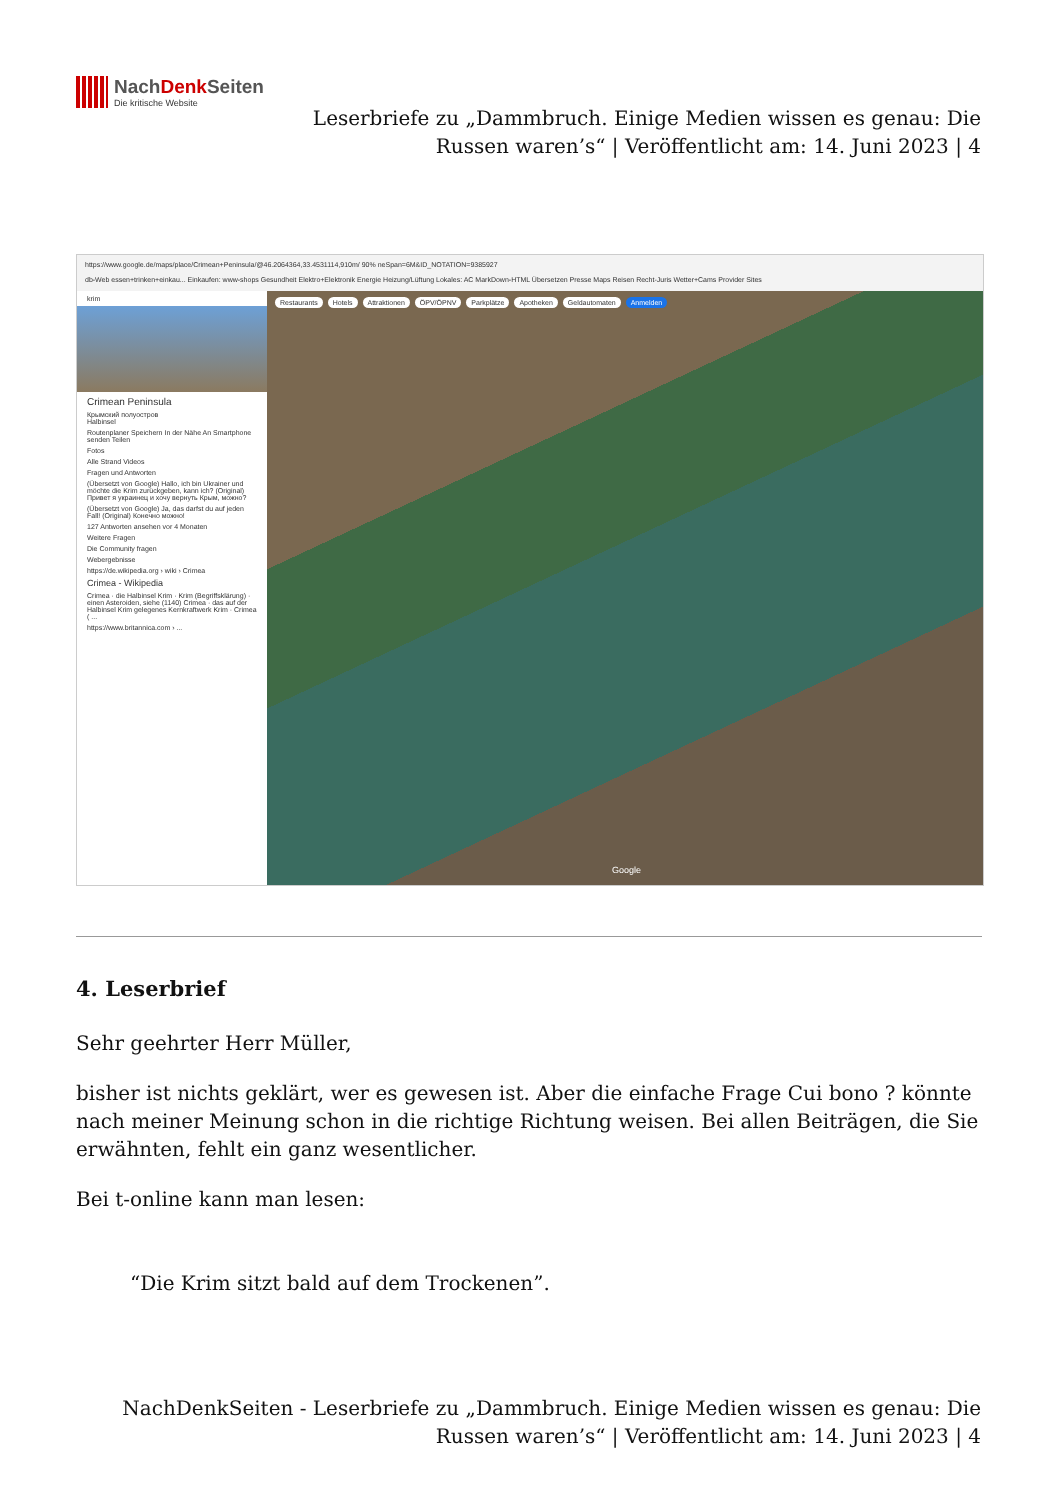NachDenk Seiten Die kritische Website
Leserbriefe zu „Dammbruch. Einige Medien wissen es genau: Die Russen waren’s“ | Veröffentlicht am: 14. Juni 2023 | 4
https://www.google.de/maps/place/Crimean+Peninsula/@46.2064364,33.4531114,910m/ 90% neSpan=6M&ID_NOTATION=9385927
db-Web essen+trinken+einkau... Einkaufen: www-shops Gesundheit Elektro+Elektronik Energie Heizung/Lüftung Lokales: AC MarkDown-HTML Übersetzen Presse Maps Reisen Recht-Juris Wetter+Cams Provider Sites
krim
Crimean Peninsula
Крымский полуостров
Halbinsel
Routenplaner Speichern In der Nähe An Smartphone senden Teilen
Fotos
Alle Strand Videos
Fragen und Antworten
(Übersetzt von Google) Hallo, ich bin Ukrainer und möchte die Krim zurückgeben, kann ich? (Original) Привет я украинец и хочу вернуть Крым, можно?
(Übersetzt von Google) Ja, das darfst du auf jeden Fall! (Original) Конечно можно!
127 Antworten ansehen vor 4 Monaten
Weitere Fragen
Die Community fragen
Webergebnisse
https://de.wikipedia.org › wiki › Crimea
Crimea - Wikipedia
Crimea · die Halbinsel Krim · Krim (Begriffsklärung) · einen Asteroiden, siehe (1140) Crimea · das auf der Halbinsel Krim gelegenes Kernkraftwerk Krim · Crimea ( ...
https://www.britannica.com › ...
Restaurants Hotels Attraktionen ÖPV/ÖPNV Parkplätze Apotheken Geldautomaten Anmelden
Google
4. Leserbrief
Sehr geehrter Herr Müller,
bisher ist nichts geklärt, wer es gewesen ist. Aber die einfache Frage Cui bono ? könnte nach meiner Meinung schon in die richtige Richtung weisen. Bei allen Beiträgen, die Sie erwähnten, fehlt ein ganz wesentlicher.
Bei t-online kann man lesen:
“Die Krim sitzt bald auf dem Trockenen”.
NachDenkSeiten - Leserbriefe zu „Dammbruch. Einige Medien wissen es genau: Die Russen waren’s“ | Veröffentlicht am: 14. Juni 2023 | 4